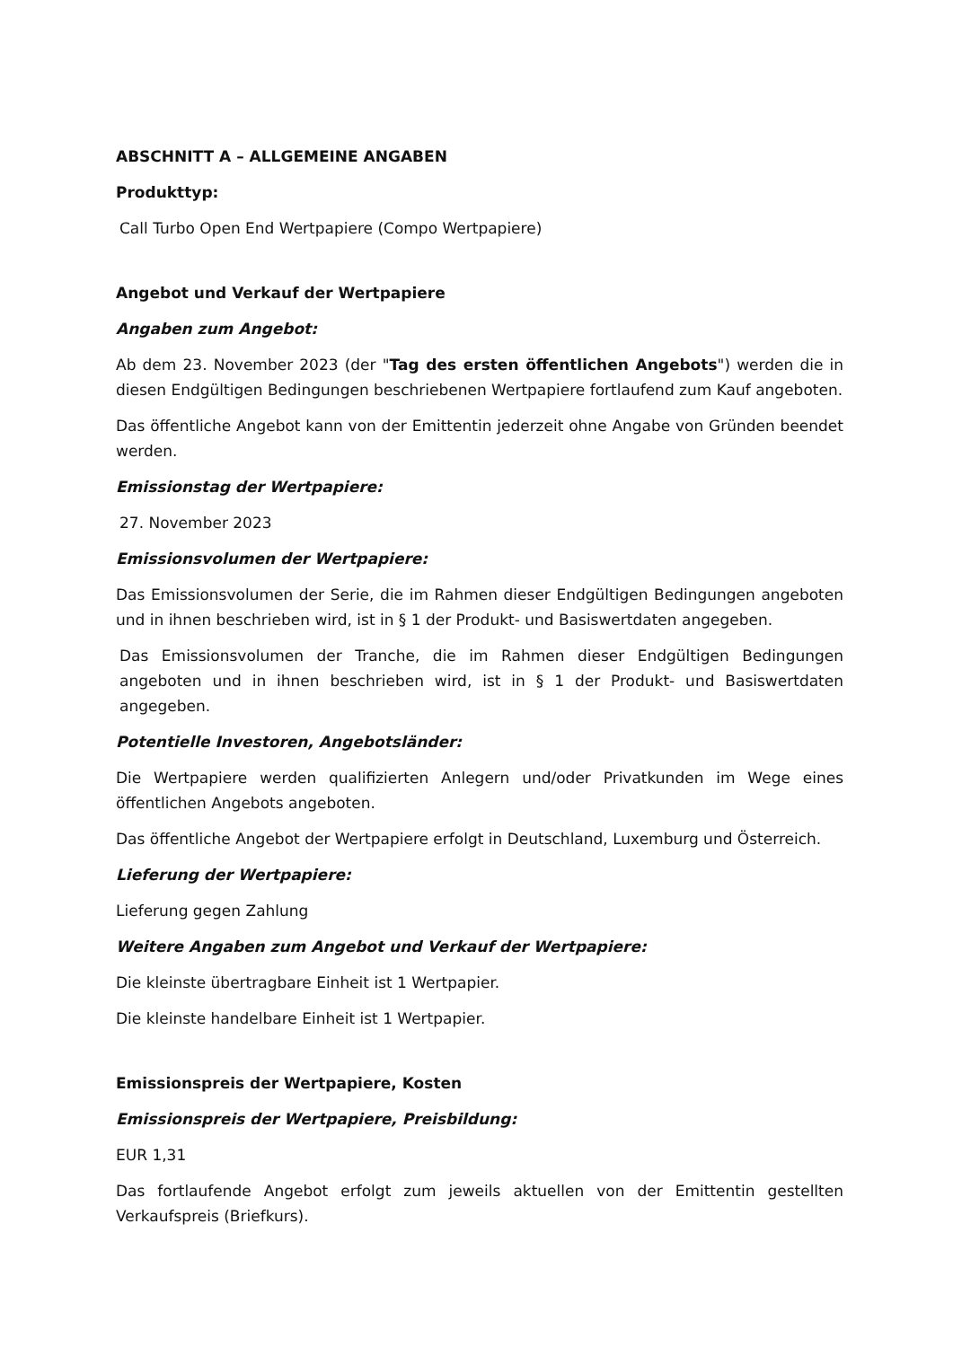ABSCHNITT A – ALLGEMEINE ANGABEN
Produkttyp:
Call Turbo Open End Wertpapiere (Compo Wertpapiere)
Angebot und Verkauf der Wertpapiere
Angaben zum Angebot:
Ab dem 23. November 2023 (der "Tag des ersten öffentlichen Angebots") werden die in diesen Endgültigen Bedingungen beschriebenen Wertpapiere fortlaufend zum Kauf angeboten.
Das öffentliche Angebot kann von der Emittentin jederzeit ohne Angabe von Gründen beendet werden.
Emissionstag der Wertpapiere:
27. November 2023
Emissionsvolumen der Wertpapiere:
Das Emissionsvolumen der Serie, die im Rahmen dieser Endgültigen Bedingungen angeboten und in ihnen beschrieben wird, ist in § 1 der Produkt- und Basiswertdaten angegeben.
Das Emissionsvolumen der Tranche, die im Rahmen dieser Endgültigen Bedingungen angeboten und in ihnen beschrieben wird, ist in § 1 der Produkt- und Basiswertdaten angegeben.
Potentielle Investoren, Angebotsländer:
Die Wertpapiere werden qualifizierten Anlegern und/oder Privatkunden im Wege eines öffentlichen Angebots angeboten.
Das öffentliche Angebot der Wertpapiere erfolgt in Deutschland, Luxemburg und Österreich.
Lieferung der Wertpapiere:
Lieferung gegen Zahlung
Weitere Angaben zum Angebot und Verkauf der Wertpapiere:
Die kleinste übertragbare Einheit ist 1 Wertpapier.
Die kleinste handelbare Einheit ist 1 Wertpapier.
Emissionspreis der Wertpapiere, Kosten
Emissionspreis der Wertpapiere, Preisbildung:
EUR 1,31
Das fortlaufende Angebot erfolgt zum jeweils aktuellen von der Emittentin gestellten Verkaufspreis (Briefkurs).